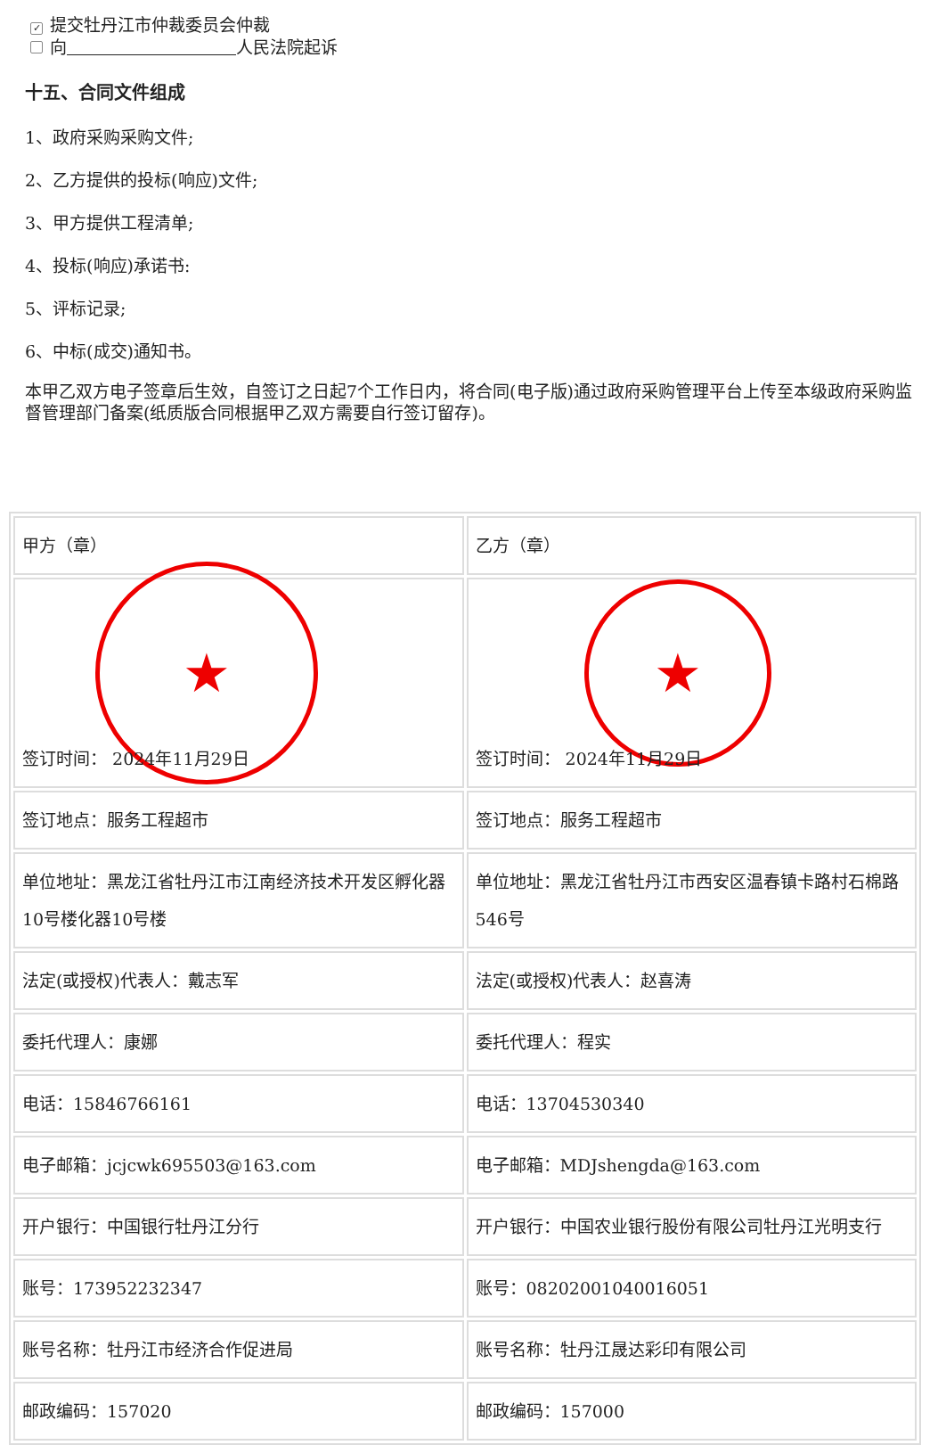✓ 提交牡丹江市仲裁委员会仲裁
向　　　　　　　　　　 人民法院起诉
十五、合同文件组成
1、政府采购采购文件;
2、乙方提供的投标(响应)文件;
3、甲方提供工程清单;
4、投标(响应)承诺书:
5、评标记录;
6、中标(成交)通知书。
本甲乙双方电子签章后生效，自签订之日起7个工作日内，将合同(电子版)通过政府采购管理平台上传至本级政府采购监督管理部门备案(纸质版合同根据甲乙双方需要自行签订留存)。
| 甲方（章） | 乙方（章） |
| ★ 签订时间： 2024年11月29日 | ★ 签订时间： 2024年11月29日 |
| 签订地点：服务工程超市 | 签订地点：服务工程超市 |
| 单位地址：黑龙江省牡丹江市江南经济技术开发区孵化器10号楼化器10号楼 | 单位地址：黑龙江省牡丹江市西安区温春镇卡路村石棉路546号 |
| 法定(或授权)代表人：戴志军 | 法定(或授权)代表人：赵喜涛 |
| 委托代理人：康娜 | 委托代理人：程实 |
| 电话：15846766161 | 电话：13704530340 |
| 电子邮箱：jcjcwk695503@163.com | 电子邮箱：MDJshengda@163.com |
| 开户银行：中国银行牡丹江分行 | 开户银行：中国农业银行股份有限公司牡丹江光明支行 |
| 账号：173952232347 | 账号：08202001040016051 |
| 账号名称：牡丹江市经济合作促进局 | 账号名称：牡丹江晟达彩印有限公司 |
| 邮政编码：157020 | 邮政编码：157000 |